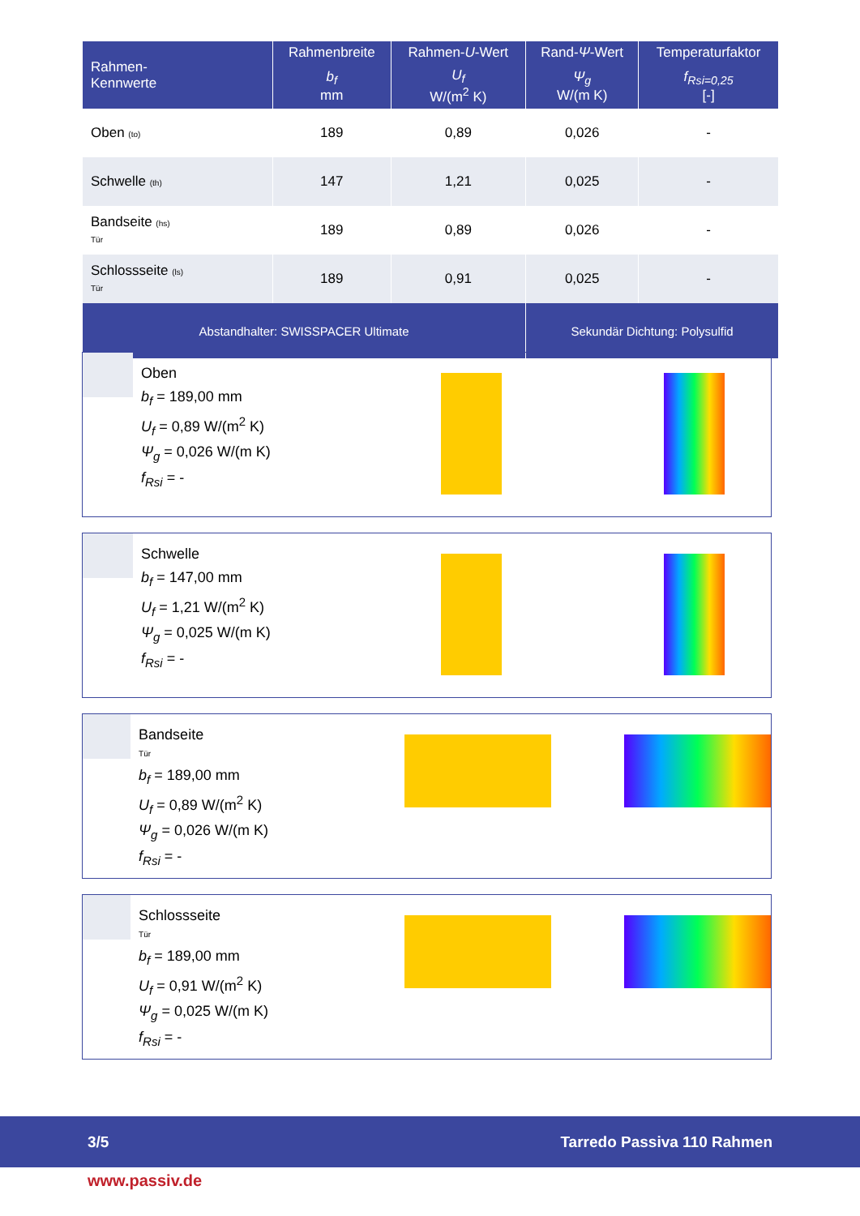| Rahmen- Kennwerte | Rahmenbreite | Rahmen- U -Wert | Rand- Ψ -Wert | Temperaturfaktor |
| --- | --- | --- | --- | --- |
| | b<sub>f</sub> mm | U<sub>f</sub> W/(m<sup>2</sup> K) | Ψ<sub>g</sub> W/(m K) | f<sub>Rsi=0,25</sub> [-] |
| Oben (to) | 189 | 0,89 | 0,026 | - |
| Schwelle (th) | 147 | 1,21 | 0,025 | - |
| Bandseite (hs) Tür | 189 | 0,89 | 0,026 | - |
| Schlossseite (ls) Tür | 189 | 0,91 | 0,025 | - |
| Abstandhalter: SWISSPACER Ultimate | | | Sekundär Dichtung: Polysulfid | |
Oben
b<sub>f</sub> = 189,00 mm
U<sub>f</sub> = 0,89 W/(m<sup>2</sup> K)
Ψ<sub>g</sub> = 0,026 W/(m K)
f<sub>Rsi</sub> = -
Schwelle
b<sub>f</sub> = 147,00 mm
U<sub>f</sub> = 1,21 W/(m<sup>2</sup> K)
Ψ<sub>g</sub> = 0,025 W/(m K)
f<sub>Rsi</sub> = -
Bandseite
Tür
b<sub>f</sub> = 189,00 mm
U<sub>f</sub> = 0,89 W/(m<sup>2</sup> K)
Ψ<sub>g</sub> = 0,026 W/(m K)
f<sub>Rsi</sub> = -
Schlossseite
Tür
b<sub>f</sub> = 189,00 mm
U<sub>f</sub> = 0,91 W/(m<sup>2</sup> K)
Ψ<sub>g</sub> = 0,025 W/(m K)
f<sub>Rsi</sub> = -
3/5 Tarredo Passiva 110 Rahmen
www.passiv.de